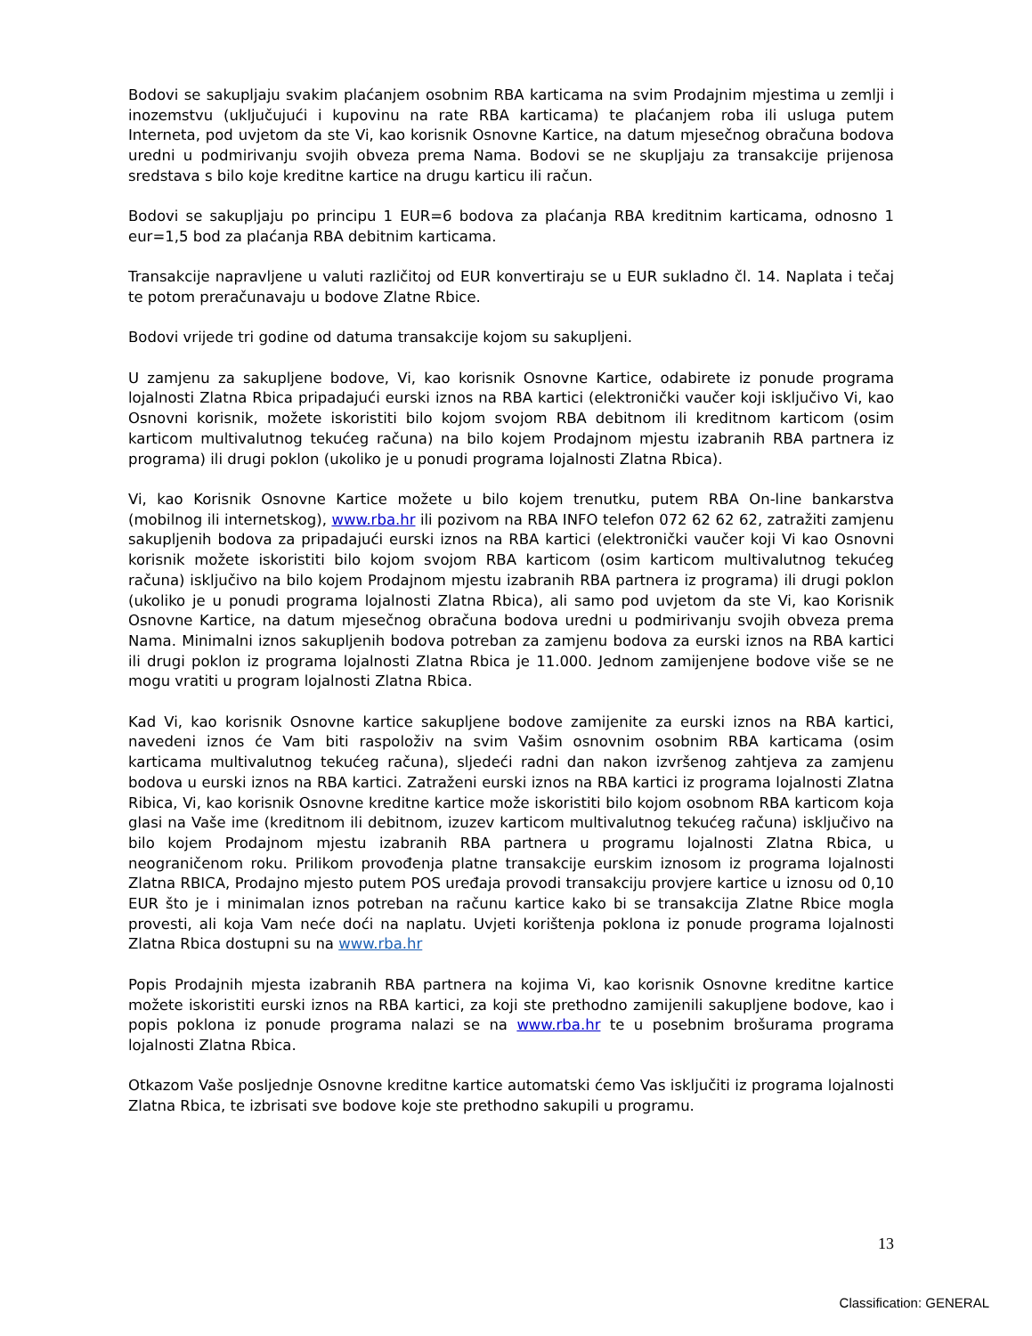Bodovi se sakupljaju svakim plaćanjem osobnim RBA karticama na svim Prodajnim mjestima u zemlji i inozemstvu (uključujući i kupovinu na rate RBA karticama) te plaćanjem roba ili usluga putem Interneta, pod uvjetom da ste Vi, kao korisnik Osnovne Kartice, na datum mjesečnog obračuna bodova uredni u podmirivanju svojih obveza prema Nama. Bodovi se ne skupljaju za transakcije prijenosa sredstava s bilo koje kreditne kartice na drugu karticu ili račun.
Bodovi se sakupljaju po principu 1 EUR=6 bodova za plaćanja RBA kreditnim karticama, odnosno 1 eur=1,5 bod za plaćanja RBA debitnim karticama.
Transakcije napravljene u valuti različitoj od EUR konvertiraju se u EUR sukladno čl. 14. Naplata i tečaj te potom preračunavaju u bodove Zlatne Rbice.
Bodovi vrijede tri godine od datuma transakcije kojom su sakupljeni.
U zamjenu za sakupljene bodove, Vi, kao korisnik Osnovne Kartice, odabirete iz ponude programa lojalnosti Zlatna Rbica pripadajući eurski iznos na RBA kartici (elektronički vaučer koji isključivo Vi, kao Osnovni korisnik, možete iskoristiti bilo kojom svojom RBA debitnom ili kreditnom karticom (osim karticom multivalutnog tekućeg računa) na bilo kojem Prodajnom mjestu izabranih RBA partnera iz programa) ili drugi poklon (ukoliko je u ponudi programa lojalnosti Zlatna Rbica).
Vi, kao Korisnik Osnovne Kartice možete u bilo kojem trenutku, putem RBA On-line bankarstva (mobilnog ili internetskog), www.rba.hr ili pozivom na RBA INFO telefon 072 62 62 62, zatražiti zamjenu sakupljenih bodova za pripadajući eurski iznos na RBA kartici (elektronički vaučer koji Vi kao Osnovni korisnik možete iskoristiti bilo kojom svojom RBA karticom (osim karticom multivalutnog tekućeg računa) isključivo na bilo kojem Prodajnom mjestu izabranih RBA partnera iz programa) ili drugi poklon (ukoliko je u ponudi programa lojalnosti Zlatna Rbica), ali samo pod uvjetom da ste Vi, kao Korisnik Osnovne Kartice, na datum mjesečnog obračuna bodova uredni u podmirivanju svojih obveza prema Nama. Minimalni iznos sakupljenih bodova potreban za zamjenu bodova za eurski iznos na RBA kartici ili drugi poklon iz programa lojalnosti Zlatna Rbica je 11.000. Jednom zamijenjene bodove više se ne mogu vratiti u program lojalnosti Zlatna Rbica.
Kad Vi, kao korisnik Osnovne kartice sakupljene bodove zamijenite za eurski iznos na RBA kartici, navedeni iznos će Vam biti raspoloživ na svim Vašim osnovnim osobnim RBA karticama (osim karticama multivalutnog tekućeg računa), sljedeći radni dan nakon izvršenog zahtjeva za zamjenu bodova u eurski iznos na RBA kartici. Zatraženi eurski iznos na RBA kartici iz programa lojalnosti Zlatna Ribica, Vi, kao korisnik Osnovne kreditne kartice može iskoristiti bilo kojom osobnom RBA karticom koja glasi na Vaše ime (kreditnom ili debitnom, izuzev karticom multivalutnog tekućeg računa) isključivo na bilo kojem Prodajnom mjestu izabranih RBA partnera u programu lojalnosti Zlatna Rbica, u neograničenom roku. Prilikom provođenja platne transakcije eurskim iznosom iz programa lojalnosti Zlatna RBICA, Prodajno mjesto putem POS uređaja provodi transakciju provjere kartice u iznosu od 0,10 EUR što je i minimalan iznos potreban na računu kartice kako bi se transakcija Zlatne Rbice mogla provesti, ali koja Vam neće doći na naplatu. Uvjeti korištenja poklona iz ponude programa lojalnosti Zlatna Rbica dostupni su na www.rba.hr
Popis Prodajnih mjesta izabranih RBA partnera na kojima Vi, kao korisnik Osnovne kreditne kartice možete iskoristiti eurski iznos na RBA kartici, za koji ste prethodno zamijenili sakupljene bodove, kao i popis poklona iz ponude programa nalazi se na www.rba.hr te u posebnim brošurama programa lojalnosti Zlatna Rbica.
Otkazom Vaše posljednje Osnovne kreditne kartice automatski ćemo Vas isključiti iz programa lojalnosti Zlatna Rbica, te izbrisati sve bodove koje ste prethodno sakupili u programu.
13
Classification: GENERAL